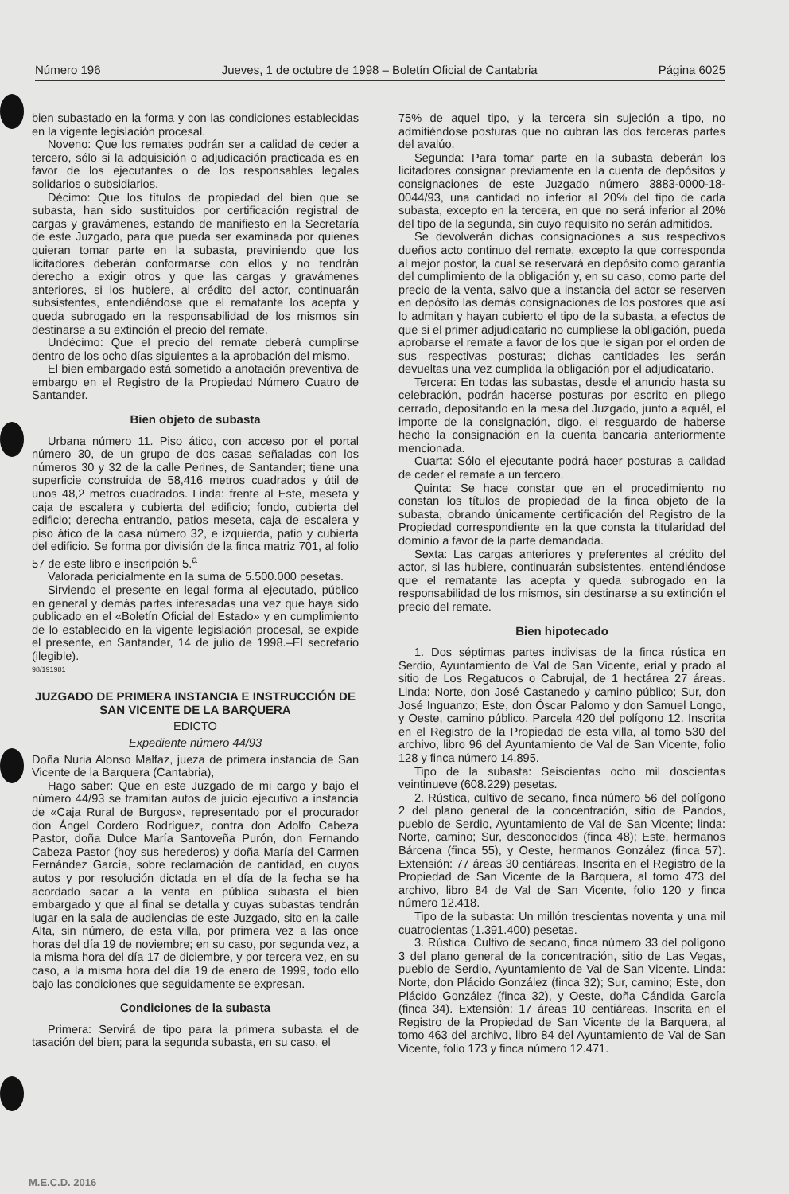Número 196 Jueves, 1 de octubre de 1998 – Boletín Oficial de Cantabria Página 6025
bien subastado en la forma y con las condiciones establecidas en la vigente legislación procesal.
Noveno: Que los remates podrán ser a calidad de ceder a tercero, sólo si la adquisición o adjudicación practicada es en favor de los ejecutantes o de los responsables legales solidarios o subsidiarios.
Décimo: Que los títulos de propiedad del bien que se subasta, han sido sustituidos por certificación registral de cargas y gravámenes, estando de manifiesto en la Secretaría de este Juzgado, para que pueda ser examinada por quienes quieran tomar parte en la subasta, previniendo que los licitadores deberán conformarse con ellos y no tendrán derecho a exigir otros y que las cargas y gravámenes anteriores, si los hubiere, al crédito del actor, continuarán subsistentes, entendiéndose que el rematante los acepta y queda subrogado en la responsabilidad de los mismos sin destinarse a su extinción el precio del remate.
Undécimo: Que el precio del remate deberá cumplirse dentro de los ocho días siguientes a la aprobación del mismo.
El bien embargado está sometido a anotación preventiva de embargo en el Registro de la Propiedad Número Cuatro de Santander.
Bien objeto de subasta
Urbana número 11. Piso ático, con acceso por el portal número 30, de un grupo de dos casas señaladas con los números 30 y 32 de la calle Perines, de Santander; tiene una superficie construida de 58,416 metros cuadrados y útil de unos 48,2 metros cuadrados. Linda: frente al Este, meseta y caja de escalera y cubierta del edificio; fondo, cubierta del edificio; derecha entrando, patios meseta, caja de escalera y piso ático de la casa número 32, e izquierda, patio y cubierta del edificio. Se forma por división de la finca matriz 701, al folio 57 de este libro e inscripción 5.<sup>a</sup>
Valorada pericialmente en la suma de 5.500.000 pesetas.
Sirviendo el presente en legal forma al ejecutado, público en general y demás partes interesadas una vez que haya sido publicado en el «Boletín Oficial del Estado» y en cumplimiento de lo establecido en la vigente legislación procesal, se expide el presente, en Santander, 14 de julio de 1998.–El secretario (ilegible).
98/191981
JUZGADO DE PRIMERA INSTANCIA E INSTRUCCIÓN DE SAN VICENTE DE LA BARQUERA
EDICTO
Expediente número 44/93
Doña Nuria Alonso Malfaz, jueza de primera instancia de San Vicente de la Barquera (Cantabria),
Hago saber: Que en este Juzgado de mi cargo y bajo el número 44/93 se tramitan autos de juicio ejecutivo a instancia de «Caja Rural de Burgos», representado por el procurador don Ángel Cordero Rodríguez, contra don Adolfo Cabeza Pastor, doña Dulce María Santoveña Purón, don Fernando Cabeza Pastor (hoy sus herederos) y doña María del Carmen Fernández García, sobre reclamación de cantidad, en cuyos autos y por resolución dictada en el día de la fecha se ha acordado sacar a la venta en pública subasta el bien embargado y que al final se detalla y cuyas subastas tendrán lugar en la sala de audiencias de este Juzgado, sito en la calle Alta, sin número, de esta villa, por primera vez a las once horas del día 19 de noviembre; en su caso, por segunda vez, a la misma hora del día 17 de diciembre, y por tercera vez, en su caso, a la misma hora del día 19 de enero de 1999, todo ello bajo las condiciones que seguidamente se expresan.
Condiciones de la subasta
Primera: Servirá de tipo para la primera subasta el de tasación del bien; para la segunda subasta, en su caso, el
75% de aquel tipo, y la tercera sin sujeción a tipo, no admitiéndose posturas que no cubran las dos terceras partes del avalúo.
Segunda: Para tomar parte en la subasta deberán los licitadores consignar previamente en la cuenta de depósitos y consignaciones de este Juzgado número 3883-0000-18-0044/93, una cantidad no inferior al 20% del tipo de cada subasta, excepto en la tercera, en que no será inferior al 20% del tipo de la segunda, sin cuyo requisito no serán admitidos.
Se devolverán dichas consignaciones a sus respectivos dueños acto continuo del remate, excepto la que corresponda al mejor postor, la cual se reservará en depósito como garantía del cumplimiento de la obligación y, en su caso, como parte del precio de la venta, salvo que a instancia del actor se reserven en depósito las demás consignaciones de los postores que así lo admitan y hayan cubierto el tipo de la subasta, a efectos de que si el primer adjudicatario no cumpliese la obligación, pueda aprobarse el remate a favor de los que le sigan por el orden de sus respectivas posturas; dichas cantidades les serán devueltas una vez cumplida la obligación por el adjudicatario.
Tercera: En todas las subastas, desde el anuncio hasta su celebración, podrán hacerse posturas por escrito en pliego cerrado, depositando en la mesa del Juzgado, junto a aquél, el importe de la consignación, digo, el resguardo de haberse hecho la consignación en la cuenta bancaria anteriormente mencionada.
Cuarta: Sólo el ejecutante podrá hacer posturas a calidad de ceder el remate a un tercero.
Quinta: Se hace constar que en el procedimiento no constan los títulos de propiedad de la finca objeto de la subasta, obrando únicamente certificación del Registro de la Propiedad correspondiente en la que consta la titularidad del dominio a favor de la parte demandada.
Sexta: Las cargas anteriores y preferentes al crédito del actor, si las hubiere, continuarán subsistentes, entendiéndose que el rematante las acepta y queda subrogado en la responsabilidad de los mismos, sin destinarse a su extinción el precio del remate.
Bien hipotecado
1. Dos séptimas partes indivisas de la finca rústica en Serdio, Ayuntamiento de Val de San Vicente, erial y prado al sitio de Los Regatucos o Cabrujal, de 1 hectárea 27 áreas. Linda: Norte, don José Castanedo y camino público; Sur, don José Inguanzo; Este, don Óscar Palomo y don Samuel Longo, y Oeste, camino público. Parcela 420 del polígono 12. Inscrita en el Registro de la Propiedad de esta villa, al tomo 530 del archivo, libro 96 del Ayuntamiento de Val de San Vicente, folio 128 y finca número 14.895.
Tipo de la subasta: Seiscientas ocho mil doscientas veintinueve (608.229) pesetas.
2. Rústica, cultivo de secano, finca número 56 del polígono 2 del plano general de la concentración, sitio de Pandos, pueblo de Serdio, Ayuntamiento de Val de San Vicente; linda: Norte, camino; Sur, desconocidos (finca 48); Este, hermanos Bárcena (finca 55), y Oeste, hermanos González (finca 57). Extensión: 77 áreas 30 centiáreas. Inscrita en el Registro de la Propiedad de San Vicente de la Barquera, al tomo 473 del archivo, libro 84 de Val de San Vicente, folio 120 y finca número 12.418.
Tipo de la subasta: Un millón trescientas noventa y una mil cuatrocientas (1.391.400) pesetas.
3. Rústica. Cultivo de secano, finca número 33 del polígono 3 del plano general de la concentración, sitio de Las Vegas, pueblo de Serdio, Ayuntamiento de Val de San Vicente. Linda: Norte, don Plácido González (finca 32); Sur, camino; Este, don Plácido González (finca 32), y Oeste, doña Cándida García (finca 34). Extensión: 17 áreas 10 centiáreas. Inscrita en el Registro de la Propiedad de San Vicente de la Barquera, al tomo 463 del archivo, libro 84 del Ayuntamiento de Val de San Vicente, folio 173 y finca número 12.471.
M.E.C.D. 2016